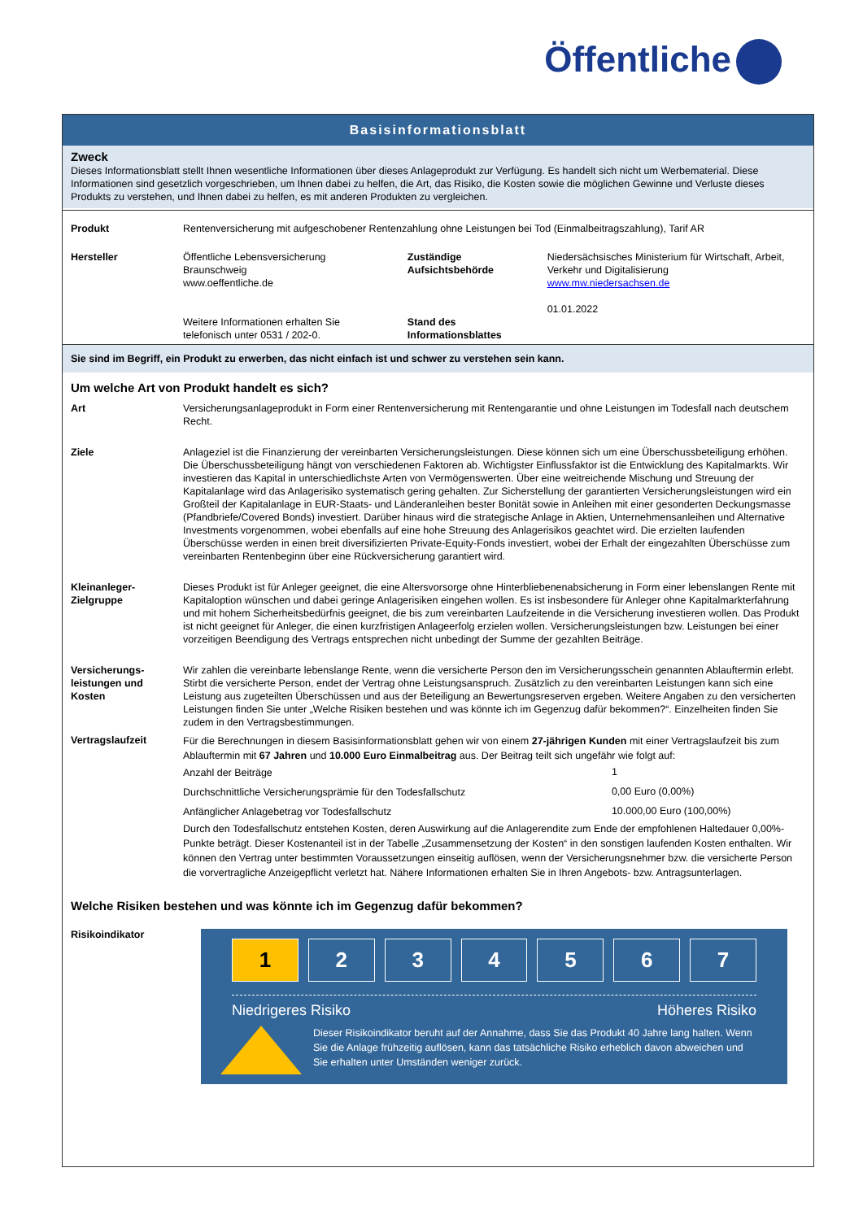Öffentliche
Basisinformationsblatt
Zweck
Dieses Informationsblatt stellt Ihnen wesentliche Informationen über dieses Anlageprodukt zur Verfügung. Es handelt sich nicht um Werbematerial. Diese Informationen sind gesetzlich vorgeschrieben, um Ihnen dabei zu helfen, die Art, das Risiko, die Kosten sowie die möglichen Gewinne und Verluste dieses Produkts zu verstehen, und Ihnen dabei zu helfen, es mit anderen Produkten zu vergleichen.
| Produkt | Rentenversicherung mit aufgeschobener Rentenzahlung ohne Leistungen bei Tod (Einmalbeitragszahlung), Tarif AR | | |
| Hersteller | Öffentliche Lebensversicherung Braunschweig www.oeffentliche.de Weitere Informationen erhalten Sie telefonisch unter 0531 / 202-0. | Zuständige Aufsichtsbehörde Stand des Informationsblattes | Niedersächsisches Ministerium für Wirtschaft, Arbeit, Verkehr und Digitalisierung www.mw.niedersachsen.de 01.01.2022 |
Sie sind im Begriff, ein Produkt zu erwerben, das nicht einfach ist und schwer zu verstehen sein kann.
Um welche Art von Produkt handelt es sich?
| Art | Versicherungsanlageprodukt in Form einer Rentenversicherung mit Rentengarantie und ohne Leistungen im Todesfall nach deutschem Recht. |
| Ziele | Anlageziel ist die Finanzierung der vereinbarten Versicherungsleistungen. Diese können sich um eine Überschussbeteiligung erhöhen. Die Überschussbeteiligung hängt von verschiedenen Faktoren ab. Wichtigster Einflussfaktor ist die Entwicklung des Kapitalmarkts. Wir investieren das Kapital in unterschiedlichste Arten von Vermögenswerten. Über eine weitreichende Mischung und Streuung der Kapitalanlage wird das Anlagerisiko systematisch gering gehalten. Zur Sicherstellung der garantierten Versicherungsleistungen wird ein Großteil der Kapitalanlage in EUR-Staats- und Länderanleihen bester Bonität sowie in Anleihen mit einer gesonderten Deckungsmasse (Pfandbriefe/Covered Bonds) investiert. Darüber hinaus wird die strategische Anlage in Aktien, Unternehmensanleihen und Alternative Investments vorgenommen, wobei ebenfalls auf eine hohe Streuung des Anlagerisikos geachtet wird. Die erzielten laufenden Überschüsse werden in einen breit diversifizierten Private-Equity-Fonds investiert, wobei der Erhalt der eingezahlten Überschüsse zum vereinbarten Rentenbeginn über eine Rückversicherung garantiert wird. |
| Kleinanleger-Zielgruppe | Dieses Produkt ist für Anleger geeignet, die eine Altersvorsorge ohne Hinterbliebenenabsicherung in Form einer lebenslangen Rente mit Kapitaloption wünschen und dabei geringe Anlagerisiken eingehen wollen. Es ist insbesondere für Anleger ohne Kapitalmarkterfahrung und mit hohem Sicherheitsbedürfnis geeignet, die bis zum vereinbarten Laufzeitende in die Versicherung investieren wollen. Das Produkt ist nicht geeignet für Anleger, die einen kurzfristigen Anlageerfolg erzielen wollen. Versicherungsleistungen bzw. Leistungen bei einer vorzeitigen Beendigung des Vertrags entsprechen nicht unbedingt der Summe der gezahlten Beiträge. |
| Versicherungs-leistungen und Kosten | Wir zahlen die vereinbarte lebenslange Rente, wenn die versicherte Person den im Versicherungsschein genannten Ablauftermin erlebt. Stirbt die versicherte Person, endet der Vertrag ohne Leistungsanspruch. Zusätzlich zu den vereinbarten Leistungen kann sich eine Leistung aus zugeteilten Überschüssen und aus der Beteiligung an Bewertungsreserven ergeben. Weitere Angaben zu den versicherten Leistungen finden Sie unter „Welche Risiken bestehen und was könnte ich im Gegenzug dafür bekommen?“. Einzelheiten finden Sie zudem in den Vertragsbestimmungen. |
| Vertragslaufzeit | Für die Berechnungen in diesem Basisinformationsblatt gehen wir von einem 27-jährigen Kunden mit einer Vertragslaufzeit bis zum Ablauftermin mit 67 Jahren und 10.000 Euro Einmalbeitrag aus. Der Beitrag teilt sich ungefähr wie folgt auf: / Anzahl der Beiträge / 1 / / Durchschnittliche Versicherungsprämie für den Todesfallschutz / 0,00 Euro (0,00%) / / Anfänglicher Anlagebetrag vor Todesfallschutz / 10.000,00 Euro (100,00%) / Durch den Todesfallschutz entstehen Kosten, deren Auswirkung auf die Anlagerendite zum Ende der empfohlenen Haltedauer 0,00%-Punkte beträgt. Dieser Kostenanteil ist in der Tabelle „Zusammensetzung der Kosten“ in den sonstigen laufenden Kosten enthalten. Wir können den Vertrag unter bestimmten Voraussetzungen einseitig auflösen, wenn der Versicherungsnehmer bzw. die versicherte Person die vorvertragliche Anzeigepflicht verletzt hat. Nähere Informationen erhalten Sie in Ihren Angebots- bzw. Antragsunterlagen. |
Welche Risiken bestehen und was könnte ich im Gegenzug dafür bekommen?
Risikoindikator
1 2 3 4 5 6 7
Niedrigeres Risiko Höheres Risiko
Dieser Risikoindikator beruht auf der Annahme, dass Sie das Produkt 40 Jahre lang halten. Wenn Sie die Anlage frühzeitig auflösen, kann das tatsächliche Risiko erheblich davon abweichen und Sie erhalten unter Umständen weniger zurück.